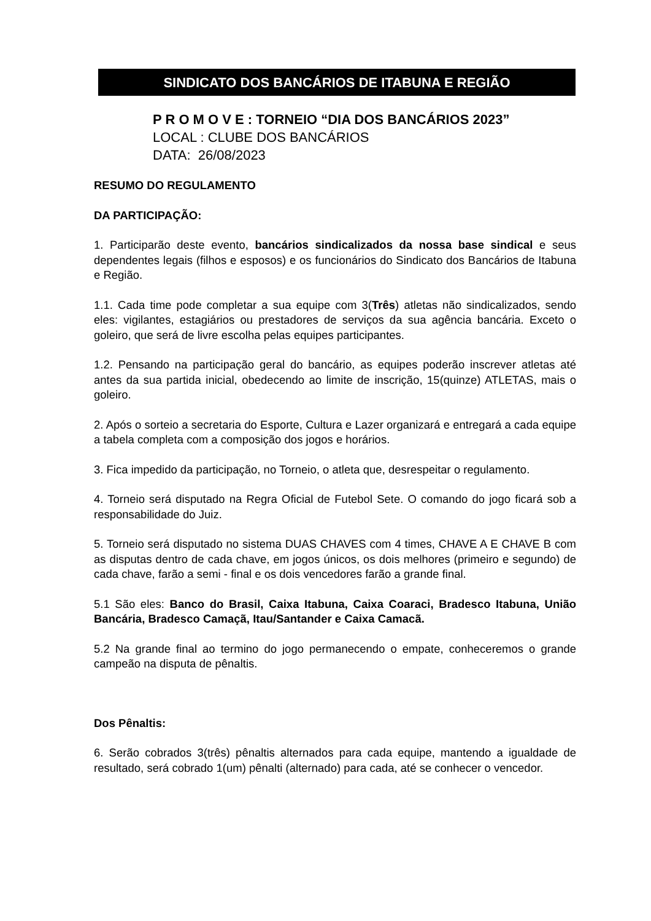SINDICATO DOS BANCÁRIOS DE ITABUNA E REGIÃO
P R O M O V E : TORNEIO “DIA DOS BANCÁRIOS 2023”
LOCAL : CLUBE DOS BANCÁRIOS
DATA: 26/08/2023
RESUMO DO REGULAMENTO
DA PARTICIPAÇÃO:
1. Participarão deste evento, bancários sindicalizados da nossa base sindical e seus dependentes legais (filhos e esposos) e os funcionários do Sindicato dos Bancários de Itabuna e Região.
1.1. Cada time pode completar a sua equipe com 3(Três) atletas não sindicalizados, sendo eles: vigilantes, estagiários ou prestadores de serviços da sua agência bancária. Exceto o goleiro, que será de livre escolha pelas equipes participantes.
1.2. Pensando na participação geral do bancário, as equipes poderão inscrever atletas até antes da sua partida inicial, obedecendo ao limite de inscrição, 15(quinze) ATLETAS, mais o goleiro.
2. Após o sorteio a secretaria do Esporte, Cultura e Lazer organizará e entregará a cada equipe a tabela completa com a composição dos jogos e horários.
3. Fica impedido da participação, no Torneio, o atleta que, desrespeitar o regulamento.
4. Torneio será disputado na Regra Oficial de Futebol Sete. O comando do jogo ficará sob a responsabilidade do Juiz.
5. Torneio será disputado no sistema DUAS CHAVES com 4 times, CHAVE A E CHAVE B com as disputas dentro de cada chave, em jogos únicos, os dois melhores (primeiro e segundo) de cada chave, farão a semi - final e os dois vencedores farão a grande final.
5.1 São eles: Banco do Brasil, Caixa Itabuna, Caixa Coaraci, Bradesco Itabuna, União Bancária, Bradesco Camaçã, Itau/Santander e Caixa Camacã.
5.2 Na grande final ao termino do jogo permanecendo o empate, conheceremos o grande campeão na disputa de pênaltis.
Dos Pênaltis:
6. Serão cobrados 3(três) pênaltis alternados para cada equipe, mantendo a igualdade de resultado, será cobrado 1(um) pênalti (alternado) para cada, até se conhecer o vencedor.